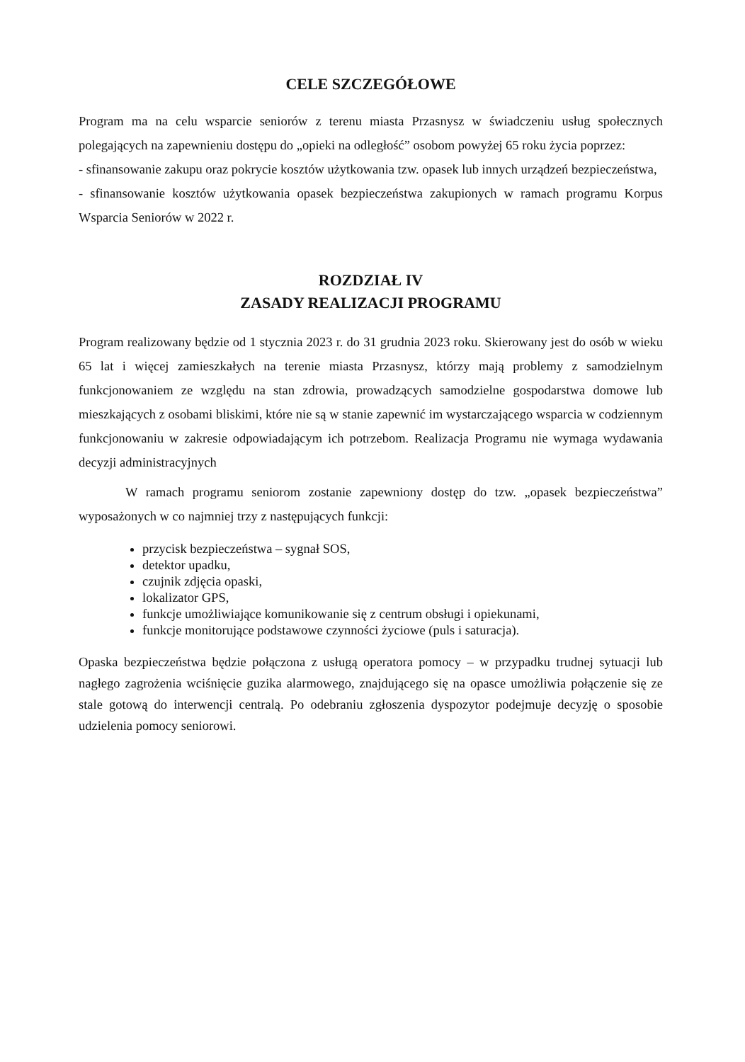CELE SZCZEGÓŁOWE
Program ma na celu wsparcie seniorów z terenu miasta Przasnysz w świadczeniu usług społecznych polegających na zapewnieniu dostępu do „opieki na odległość” osobom powyżej 65 roku życia poprzez:
- sfinansowanie zakupu oraz pokrycie kosztów użytkowania tzw. opasek lub innych urządzeń bezpieczeństwa,
- sfinansowanie kosztów użytkowania opasek bezpieczeństwa zakupionych w ramach programu Korpus Wsparcia Seniorów w 2022 r.
ROZDZIAŁ IV
ZASADY REALIZACJI PROGRAMU
Program realizowany będzie od 1 stycznia 2023 r. do 31 grudnia 2023 roku. Skierowany jest do osób w wieku 65 lat i więcej zamieszkałych na terenie miasta Przasnysz, którzy mają problemy z samodzielnym funkcjonowaniem ze względu na stan zdrowia, prowadzących samodzielne gospodarstwa domowe lub mieszkających z osobami bliskimi, które nie są w stanie zapewnić im wystarczającego wsparcia w codziennym funkcjonowaniu w zakresie odpowiadającym ich potrzebom. Realizacja Programu nie wymaga wydawania decyzji administracyjnych
W ramach programu seniorom zostanie zapewniony dostęp do tzw. „opasek bezpieczeństwa” wyposażonych w co najmniej trzy z następujących funkcji:
przycisk bezpieczeństwa – sygnał SOS,
detektor upadku,
czujnik zdjęcia opaski,
lokalizator GPS,
funkcje umożliwiające komunikowanie się z centrum obsługi i opiekunami,
funkcje monitorujące podstawowe czynności życiowe (puls i saturacja).
Opaska bezpieczeństwa będzie połączona z usługą operatora pomocy – w przypadku trudnej sytuacji lub nagłego zagrożenia wciśnięcie guzika alarmowego, znajdującego się na opasce umożliwia połączenie się ze stale gotową do interwencji centralą. Po odebraniu zgłoszenia dyspozytor podejmuje decyzję o sposobie udzielenia pomocy seniorowi.